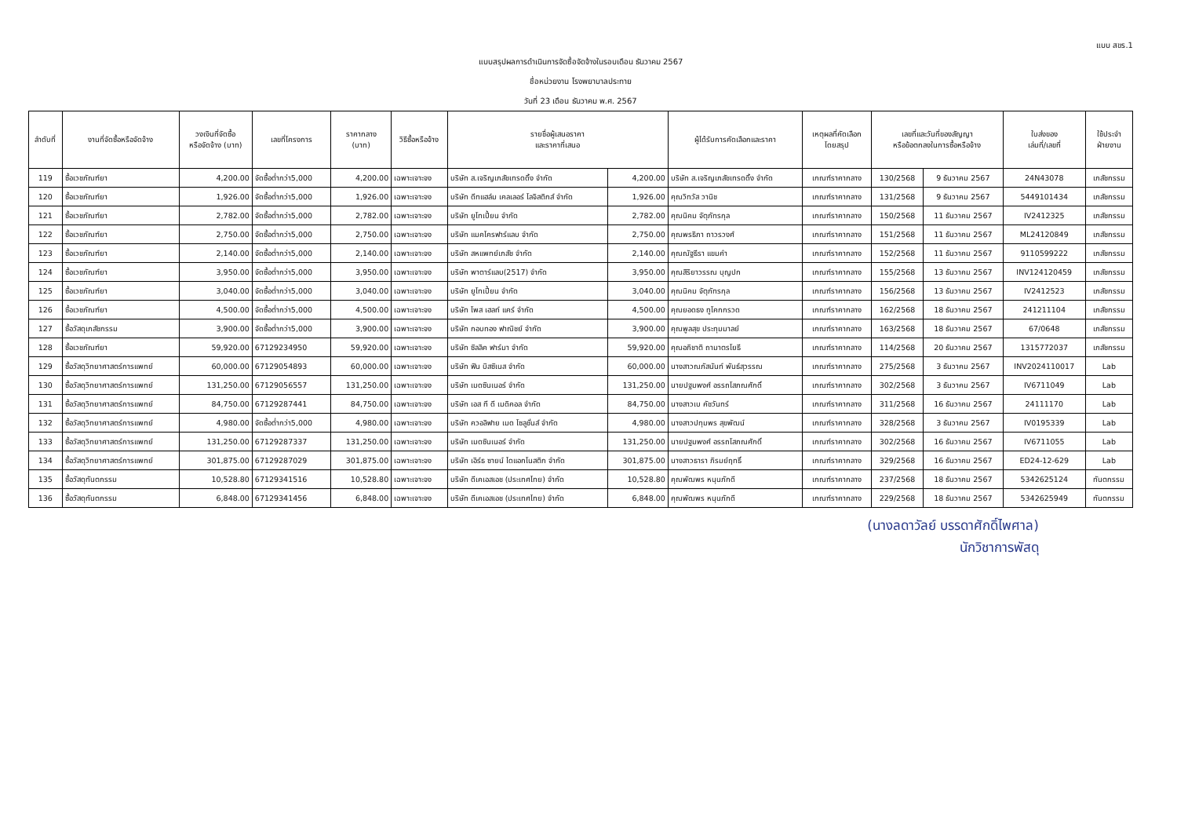แบบ สขร.1
แบบสรุปผลการดำเนินการจัดซื้อจัดจ้างในรอบเดือน ธันวาคม 2567
ชื่อหน่วยงาน โรงพยาบาลประทาย
วันที่ 23 เดือน ธันวาคม พ.ศ. 2567
| ลำดับที่ | งานที่จัดซื้อหรือจัดจ้าง | วงเงินที่จัดซื้อ หรือจัดจ้าง (บาท) | เลขที่โครงการ | ราคากลาง (บาท) | วิธีซื้อหรือจ้าง | รายชื่อผู้เสนอราคา และราคาที่เสนอ | | ผู้ได้รับการคัดเลือกและราคา | เหตุผลที่คัดเลือก โดยสรุป | เลขที่และวันที่ของสัญญา หรือข้อตกลงในการซื้อหรือจ้าง | | ใบส่งของ เล่มที่/เลขที่ | ใช้ประจำ ฝ่ายงาน |
| --- | --- | --- | --- | --- | --- | --- | --- | --- | --- | --- | --- | --- | --- |
| 119 | ซื้อเวชภัณฑ์ยา | 4,200.00 | จัดซื้อต่ำกว่า5,000 | 4,200.00 | เฉพาะเจาะจง | บริษัท ส.เจริญเภสัชเทรดดิ้ง จำกัด | 4,200.00 | บริษัท ส.เจริญเภสัชเทรดดิ้ง จำกัด | เกณฑ์ราคากลาง | 130/2568 | 9 ธันวาคม 2567 | 24N43078 | เภสัชกรรม |
| 120 | ซื้อเวชภัณฑ์ยา | 1,926.00 | จัดซื้อต่ำกว่า5,000 | 1,926.00 | เฉพาะเจาะจง | บริษัท ดีทแฮล์ม เคลเลอร์ โลจิสติกส์ จำกัด | 1,926.00 | คุณวิทวัส วานิช | เกณฑ์ราคากลาง | 131/2568 | 9 ธันวาคม 2567 | 5449101434 | เภสัชกรรม |
| 121 | ซื้อเวชภัณฑ์ยา | 2,782.00 | จัดซื้อต่ำกว่า5,000 | 2,782.00 | เฉพาะเจาะจง | บริษัท ยูโทเปี้ยน จำกัด | 2,782.00 | คุณนิคม จัตุภัทรกุล | เกณฑ์ราคากลาง | 150/2568 | 11 ธันวาคม 2567 | IV2412325 | เภสัชกรรม |
| 122 | ซื้อเวชภัณฑ์ยา | 2,750.00 | จัดซื้อต่ำกว่า5,000 | 2,750.00 | เฉพาะเจาะจง | บริษัท แมคโครฟาร์แลบ จำกัด | 2,750.00 | คุณพรธิภา ถาวรวงศ์ | เกณฑ์ราคากลาง | 151/2568 | 11 ธันวาคม 2567 | ML24120849 | เภสัชกรรม |
| 123 | ซื้อเวชภัณฑ์ยา | 2,140.00 | จัดซื้อต่ำกว่า5,000 | 2,140.00 | เฉพาะเจาะจง | บริษัท สหแพทย์เภสัช จำกัด | 2,140.00 | คุณณัฐธีรา แขมคำ | เกณฑ์ราคากลาง | 152/2568 | 11 ธันวาคม 2567 | 9110599222 | เภสัชกรรม |
| 124 | ซื้อเวชภัณฑ์ยา | 3,950.00 | จัดซื้อต่ำกว่า5,000 | 3,950.00 | เฉพาะเจาะจง | บริษัท พาตาร์แลบ(2517) จำกัด | 3,950.00 | คุณสิริยาวรรณ บุญปก | เกณฑ์ราคากลาง | 155/2568 | 13 ธันวาคม 2567 | INV124120459 | เภสัชกรรม |
| 125 | ซื้อเวชภัณฑ์ยา | 3,040.00 | จัดซื้อต่ำกว่า5,000 | 3,040.00 | เฉพาะเจาะจง | บริษัท ยูโทเปี้ยน จำกัด | 3,040.00 | คุณนิคม จัตุภัทรกุล | เกณฑ์ราคากลาง | 156/2568 | 13 ธันวาคม 2567 | IV2412523 | เภสัชกรรม |
| 126 | ซื้อเวชภัณฑ์ยา | 4,500.00 | จัดซื้อต่ำกว่า5,000 | 4,500.00 | เฉพาะเจาะจง | บริษัท โพส เฮลท์ แคร์ จำกัด | 4,500.00 | คุณยอดธง ทูโคกกรวด | เกณฑ์ราคากลาง | 162/2568 | 18 ธันวาคม 2567 | 241211104 | เภสัชกรรม |
| 127 | ซื้อวัสดุเภสัชกรรม | 3,900.00 | จัดซื้อต่ำกว่า5,000 | 3,900.00 | เฉพาะเจาะจง | บริษัท กอบทอง ฟาณิชย์ จำกัด | 3,900.00 | คุณพูลสุข ประทุมมาลย์ | เกณฑ์ราคากลาง | 163/2568 | 18 ธันวาคม 2567 | 67/0648 | เภสัชกรรม |
| 128 | ซื้อเวชภัณฑ์ยา | 59,920.00 | 67129234950 | 59,920.00 | เฉพาะเจาะจง | บริษัท ซิลลิค ฟาร์มา จำกัด | 59,920.00 | คุณอภิชาติ ถามาตรโยธี | เกณฑ์ราคากลาง | 114/2568 | 20 ธันวาคม 2567 | 1315772037 | เภสัชกรรม |
| 129 | ซื้อวัสดุวิทยาศาสตร์การแพทย์ | 60,000.00 | 67129054893 | 60,000.00 | เฉพาะเจาะจง | บริษัท ฟิน บิสซิเนส จำกัด | 60,000.00 | นางสาวณภัสนันท์ พันธ์สุวรรณ | เกณฑ์ราคากลาง | 275/2568 | 3 ธันวาคม 2567 | INV2024110017 | Lab |
| 130 | ซื้อวัสดุวิทยาศาสตร์การแพทย์ | 131,250.00 | 67129056557 | 131,250.00 | เฉพาะเจาะจง | บริษัท เมดซินเนอร์ จำกัด | 131,250.00 | นายปฐมพงศ์ อรรถโสภณศักดิ์ | เกณฑ์ราคากลาง | 302/2568 | 3 ธันวาคม 2567 | IV6711049 | Lab |
| 131 | ซื้อวัสดุวิทยาศาสตร์การแพทย์ | 84,750.00 | 67129287441 | 84,750.00 | เฉพาะเจาะจง | บริษัท เอส ที ดี เมดิคอล จำกัด | 84,750.00 | นางสาวเบ คัชวันทร์ | เกณฑ์ราคากลาง | 311/2568 | 16 ธันวาคม 2567 | 24111170 | Lab |
| 132 | ซื้อวัสดุวิทยาศาสตร์การแพทย์ | 4,980.00 | จัดซื้อต่ำกว่า5,000 | 4,980.00 | เฉพาะเจาะจง | บริษัท ควอลิฟาย เมด โซลูชั่นส์ จำกัด | 4,980.00 | นางสาวปทุมพร สุขพัฒน์ | เกณฑ์ราคากลาง | 328/2568 | 3 ธันวาคม 2567 | IV0195339 | Lab |
| 133 | ซื้อวัสดุวิทยาศาสตร์การแพทย์ | 131,250.00 | 67129287337 | 131,250.00 | เฉพาะเจาะจง | บริษัท เมดซินเนอร์ จำกัด | 131,250.00 | นายปฐมพงศ์ อรรถโสภณศักดิ์ | เกณฑ์ราคากลาง | 302/2568 | 16 ธันวาคม 2567 | IV6711055 | Lab |
| 134 | ซื้อวัสดุวิทยาศาสตร์การแพทย์ | 301,875.00 | 67129287029 | 301,875.00 | เฉพาะเจาะจง | บริษัท เอิร์ธ ซายน์ ไดแอกโนสติก จำกัด | 301,875.00 | นางสาวธารา ภิรมย์ฤทธิ์ | เกณฑ์ราคากลาง | 329/2568 | 16 ธันวาคม 2567 | ED24-12-629 | Lab |
| 135 | ซื้อวัสดุทันตกรรม | 10,528.80 | 67129341516 | 10,528.80 | เฉพาะเจาะจง | บริษัท ดีเคเอสเอช (ประเทศไทย) จำกัด | 10,528.80 | คุณพัฒพร หนุนภักดี | เกณฑ์ราคากลาง | 237/2568 | 18 ธันวาคม 2567 | 5342625124 | ทันตกรรม |
| 136 | ซื้อวัสดุทันตกรรม | 6,848.00 | 67129341456 | 6,848.00 | เฉพาะเจาะจง | บริษัท ดีเคเอสเอช (ประเทศไทย) จำกัด | 6,848.00 | คุณพัฒพร หนุนภักดี | เกณฑ์ราคากลาง | 229/2568 | 18 ธันวาคม 2567 | 5342625949 | ทันตกรรม |
(นางลดาวัลย์ บรรดาศักดิ์ไพศาล)
นักวิชาการพัสดุ